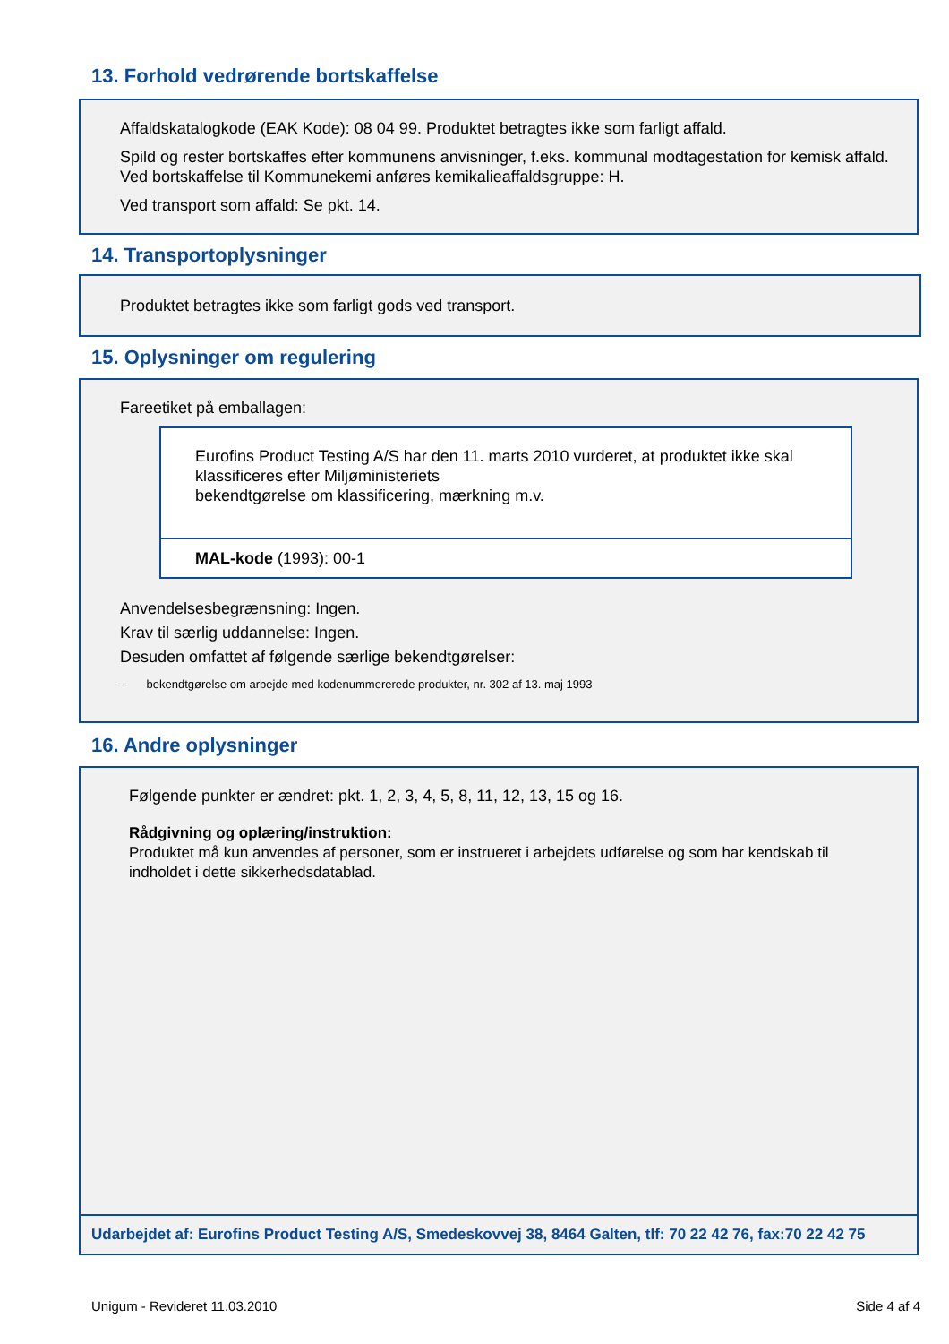13. Forhold vedrørende bortskaffelse
Affaldskatalogkode (EAK Kode): 08 04 99. Produktet betragtes ikke som farligt affald.
Spild og rester bortskaffes efter kommunens anvisninger, f.eks. kommunal modtagestation for kemisk affald. Ved bortskaffelse til Kommunekemi anføres kemikalieaffaldsgruppe: H.
Ved transport som affald: Se pkt. 14.
14. Transportoplysninger
Produktet betragtes ikke som farligt gods ved transport.
15. Oplysninger om regulering
Fareetiket på emballagen:
Eurofins Product Testing A/S har den 11. marts 2010 vurderet, at produktet ikke skal klassificeres efter Miljøministeriets
bekendtgørelse om klassificering, mærkning m.v.
MAL-kode (1993): 00-1
Anvendelsesbegrænsning: Ingen.
Krav til særlig uddannelse: Ingen.
Desuden omfattet af følgende særlige bekendtgørelser:
- bekendtgørelse om arbejde med kodenummererede produkter, nr. 302 af 13. maj 1993
16. Andre oplysninger
Følgende punkter er ændret: pkt. 1, 2, 3, 4, 5, 8, 11, 12, 13, 15 og 16.
Rådgivning og oplæring/instruktion:
Produktet må kun anvendes af personer, som er instrueret i arbejdets udførelse og som har kendskab til indholdet i dette sikkerhedsdatablad.
Udarbejdet af: Eurofins Product Testing A/S, Smedeskovvej 38, 8464 Galten, tlf: 70 22 42 76, fax:70 22 42 75
Unigum - Revideret 11.03.2010 Side 4 af 4